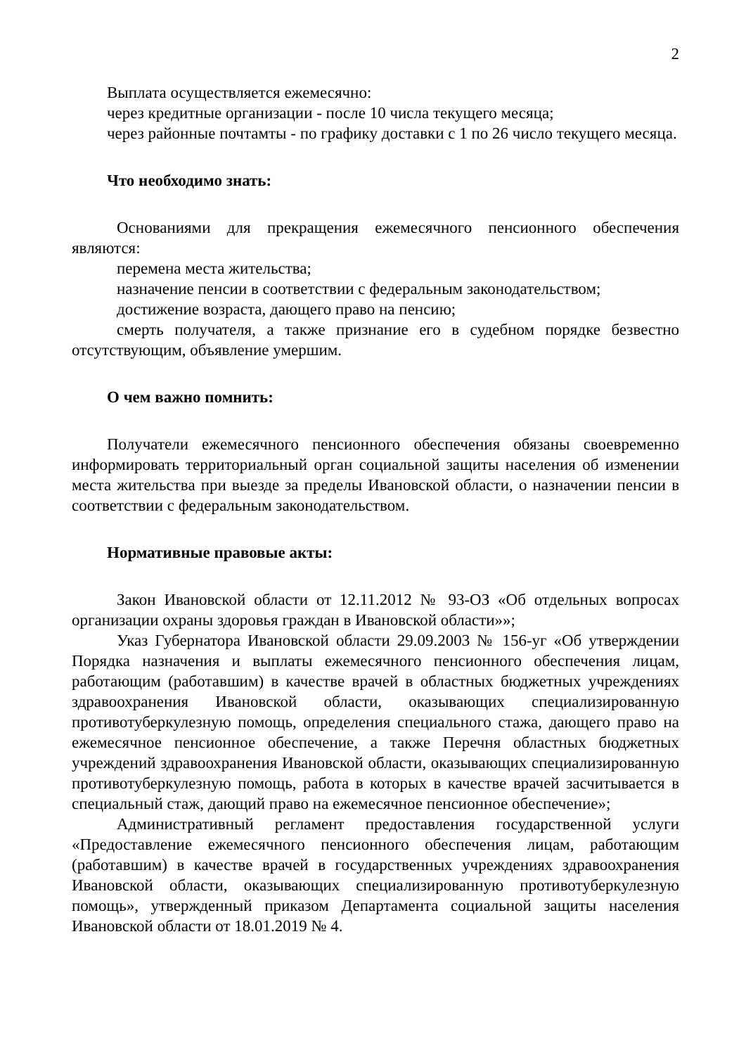2
Выплата осуществляется ежемесячно:
через кредитные организации - после 10 числа текущего месяца;
через районные почтамты - по графику доставки с 1 по 26 число текущего месяца.
Что необходимо знать:
Основаниями для прекращения ежемесячного пенсионного обеспечения являются:
перемена места жительства;
назначение пенсии в соответствии с федеральным законодательством;
достижение возраста, дающего право на пенсию;
смерть получателя, а также признание его в судебном порядке безвестно отсутствующим, объявление умершим.
О чем важно помнить:
Получатели ежемесячного пенсионного обеспечения обязаны своевременно информировать территориальный орган социальной защиты населения об изменении места жительства при выезде за пределы Ивановской области, о назначении пенсии в соответствии с федеральным законодательством.
Нормативные правовые акты:
Закон Ивановской области от 12.11.2012 № 93-ОЗ «Об отдельных вопросах организации охраны здоровья граждан в Ивановской области»»;
Указ Губернатора Ивановской области 29.09.2003 № 156-уг «Об утверждении Порядка назначения и выплаты ежемесячного пенсионного обеспечения лицам, работающим (работавшим) в качестве врачей в областных бюджетных учреждениях здравоохранения Ивановской области, оказывающих специализированную противотуберкулезную помощь, определения специального стажа, дающего право на ежемесячное пенсионное обеспечение, а также Перечня областных бюджетных учреждений здравоохранения Ивановской области, оказывающих специализированную противотуберкулезную помощь, работа в которых в качестве врачей засчитывается в специальный стаж, дающий право на ежемесячное пенсионное обеспечение»;
Административный регламент предоставления государственной услуги «Предоставление ежемесячного пенсионного обеспечения лицам, работающим (работавшим) в качестве врачей в государственных учреждениях здравоохранения Ивановской области, оказывающих специализированную противотуберкулезную помощь», утвержденный приказом Департамента социальной защиты населения Ивановской области от 18.01.2019 № 4.